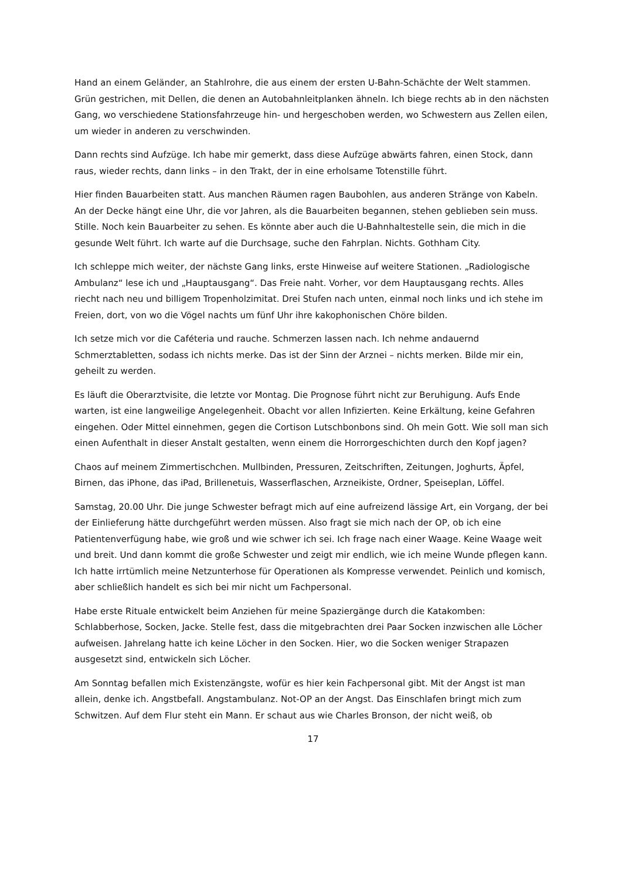Hand an einem Geländer, an Stahlrohre, die aus einem der ersten U-Bahn-Schächte der Welt stammen. Grün gestrichen, mit Dellen, die denen an Autobahnleitplanken ähneln. Ich biege rechts ab in den nächsten Gang, wo verschiedene Stationsfahrzeuge hin- und hergeschoben werden, wo Schwestern aus Zellen eilen, um wieder in anderen zu verschwinden.
Dann rechts sind Aufzüge. Ich habe mir gemerkt, dass diese Aufzüge abwärts fahren, einen Stock, dann raus, wieder rechts, dann links – in den Trakt, der in eine erholsame Totenstille führt.
Hier finden Bauarbeiten statt. Aus manchen Räumen ragen Baubohlen, aus anderen Stränge von Kabeln. An der Decke hängt eine Uhr, die vor Jahren, als die Bauarbeiten begannen, stehen geblieben sein muss. Stille. Noch kein Bauarbeiter zu sehen. Es könnte aber auch die U-Bahnhaltestelle sein, die mich in die gesunde Welt führt. Ich warte auf die Durchsage, suche den Fahrplan. Nichts. Gothham City.
Ich schleppe mich weiter, der nächste Gang links, erste Hinweise auf weitere Stationen. „Radiologische Ambulanz“ lese ich und „Hauptausgang“. Das Freie naht. Vorher, vor dem Hauptausgang rechts. Alles riecht nach neu und billigem Tropenholzimitat. Drei Stufen nach unten, einmal noch links und ich stehe im Freien, dort, von wo die Vögel nachts um fünf Uhr ihre kakophonischen Chöre bilden.
Ich setze mich vor die Caféteria und rauche. Schmerzen lassen nach. Ich nehme andauernd Schmerztabletten, sodass ich nichts merke. Das ist der Sinn der Arznei – nichts merken. Bilde mir ein, geheilt zu werden.
Es läuft die Oberarztvisite, die letzte vor Montag. Die Prognose führt nicht zur Beruhigung. Aufs Ende warten, ist eine langweilige Angelegenheit. Obacht vor allen Infizierten. Keine Erkältung, keine Gefahren eingehen. Oder Mittel einnehmen, gegen die Cortison Lutschbonbons sind. Oh mein Gott. Wie soll man sich einen Aufenthalt in dieser Anstalt gestalten, wenn einem die Horrorgeschichten durch den Kopf jagen?
Chaos auf meinem Zimmertischchen. Mullbinden, Pressuren, Zeitschriften, Zeitungen, Joghurts, Äpfel, Birnen, das iPhone, das iPad, Brillenetuis, Wasserflaschen, Arzneikiste, Ordner, Speiseplan, Löffel.
Samstag, 20.00 Uhr. Die junge Schwester befragt mich auf eine aufreizend lässige Art, ein Vorgang, der bei der Einlieferung hätte durchgeführt werden müssen. Also fragt sie mich nach der OP, ob ich eine Patientenverfügung habe, wie groß und wie schwer ich sei. Ich frage nach einer Waage. Keine Waage weit und breit. Und dann kommt die große Schwester und zeigt mir endlich, wie ich meine Wunde pflegen kann. Ich hatte irrtümlich meine Netzunterhose für Operationen als Kompresse verwendet. Peinlich und komisch, aber schließlich handelt es sich bei mir nicht um Fachpersonal.
Habe erste Rituale entwickelt beim Anziehen für meine Spaziergänge durch die Katakomben: Schlabberhose, Socken, Jacke. Stelle fest, dass die mitgebrachten drei Paar Socken inzwischen alle Löcher aufweisen. Jahrelang hatte ich keine Löcher in den Socken. Hier, wo die Socken weniger Strapazen ausgesetzt sind, entwickeln sich Löcher.
Am Sonntag befallen mich Existenzängste, wofür es hier kein Fachpersonal gibt. Mit der Angst ist man allein, denke ich. Angstbefall. Angstambulanz. Not-OP an der Angst. Das Einschlafen bringt mich zum Schwitzen. Auf dem Flur steht ein Mann. Er schaut aus wie Charles Bronson, der nicht weiß, ob
17